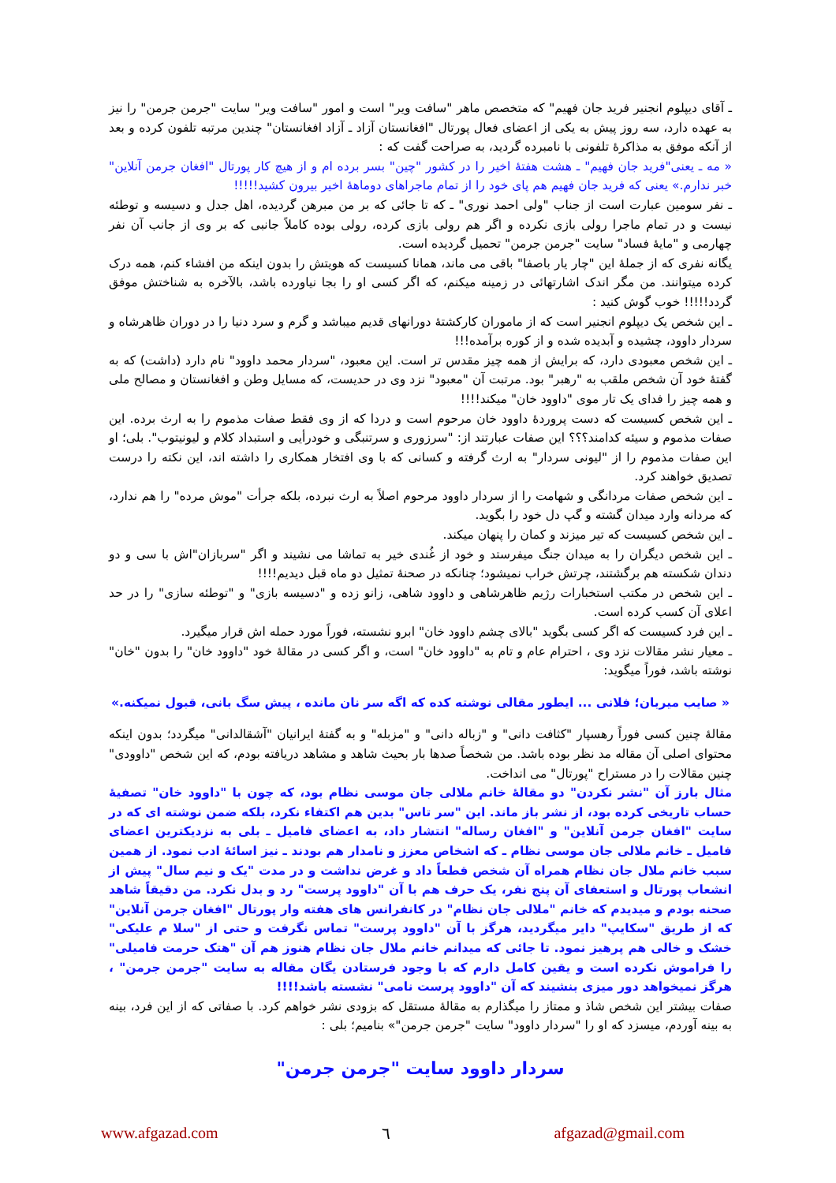ـ آقای دیپلوم انجنیر فرید جان فهیم" که متخصص ماهر "سافت ویر" است و امور "سافت ویر" سایت "جرمن جرمن" را نیز به عهده دارد، سه روز پیش به یکی از اعضای فعال پورتال "افغانستان آزاد ـ آزاد افغانستان" چندین مرتبه تلفون کرده و بعد از آنکه موفق به مذاکرۀ تلفونی با نامبرده گردید، به صراحت گفت که :
« مه ـ یعنی"فرید جان فهیم" ـ هشت هفتۀ اخیر را در کشور "چین" بسر برده ام و از هیچ کار پورتال "افغان جرمن آنلاین" خبر ندارم.» یعنی که فرید جان فهیم هم پای خود را از تمام ماجراهای دوماهۀ اخیر بیرون کشید!!!!!
ـ نفر سومین عبارت است از جناب "ولی احمد نوری" ـ که تا جائی که بر من مبرهن گردیده، اهل جدل و دسیسه و توطئه نیست و در تمام ماجرا رولی بازی نکرده و اگر هم رولی بازی کرده، رولی بوده کاملاً جانبی که بر وی از جانب آن نفر چهارمی و "مایۀ فساد" سایت "جرمن جرمن" تحمیل گردیده است.
یگانه نفری که از جملۀ این "چار یار باصفا" باقی می ماند، همانا کسیست که هویتش را بدون اینکه من افشاء کنم، همه درک کرده میتوانند. من مگر اندک اشارتهائی در زمینه میکنم، که اگر کسی او را بجا نیاورده باشد، بالآخره به شناختش موفق گردد!!!!! خوب گوش کنید :
ـ این شخص یک دیپلوم انجنیر است که از ماموران کارکشتۀ دورانهای قدیم میباشد و گرم و سرد دنیا را در دوران ظاهرشاه و سردار داوود، چشیده و آبدیده شده و از کوره برآمده!!!
ـ این شخص معبودی دارد، که برایش از همه چیز مقدس تر است. این معبود، "سردار محمد داوود" نام دارد (داشت) که به گفتۀ خود آن شخص ملقب به "رهبر" بود. مرتبت آن "معبود" نزد وی در حدیست، که مسایل وطن و افغانستان و مصالح ملی و همه چیز را فدای یک تار موی "داوود خان" میکند!!!!
ـ این شخص کسیست که دست پروردۀ داوود خان مرحوم است و دردا که از وی فقط صفات مذموم را به ارث برده. این صفات مذموم و سیئه کدامند؟؟؟ این صفات عبارتند از: "سرزوری و سرتنبگی و خودرأیی و استبداد کلام و لیونیتوب". بلی؛ او این صفات مذموم را از "لیونی سردار" به ارث گرفته و کسانی که با وی افتخار همکاری را داشته اند، این نکته را درست تصدیق خواهند کرد.
ـ این شخص صفات مردانگی و شهامت را از سردار داوود مرحوم اصلاً به ارث نبرده، بلکه جرأت "موش مرده" را هم ندارد، که مردانه وارد میدان گشته و گپ دل خود را بگوید.
ـ این شخص کسیست که تیر میزند و کمان را پنهان میکند.
ـ این شخص دیگران را به میدان جنگ میفرستد و خود از غُندی خیر به تماشا می نشیند و اگر "سربازان"اش با سی و دو دندان شکسته هم برگشتند، چرتش خراب نمیشود؛ چنانکه در صحنۀ تمثیل دو ماه قبل دیدیم!!!!
ـ این شخص در مکتب استخبارات رژیم ظاهرشاهی و داوود شاهی، زانو زده و "دسیسه بازی" و "توطئه سازی" را در حد اعلای آن کسب کرده است.
ـ این فرد کسیست که اگر کسی بگوید "بالای چشم داوود خان" ابرو نشسته، فوراً مورد حمله اش قرار میگیرد.
ـ معیار نشر مقالات نزد وی ، احترام عام و تام به "داوود خان" است، و اگر کسی در مقالۀ خود "داوود خان" را بدون "خان" نوشته باشد، فوراً میگوید:
« صایب میربان؛ فلانی ... ایطور مقالی نوشته کده که اگه سر نان مانده ، پیش سگ بانی، قبول نمیکنه.»
مقالۀ چنین کسی فوراً رهسپار "کثافت دانی" و "زباله دانی" و "مزبله" و به گفتۀ ایرانیان "آشقالدانی" میگردد؛ بدون اینکه محتوای اصلی آن مقاله مد نظر بوده باشد. من شخصاً صدها بار بحیث شاهد و مشاهد دریافته بودم، که این شخص "داوودی" چنین مقالات را در مستراح "پورتال" می انداخت.
مثال بارز آن "نشر نکردن" دو مقالۀ خانم ملالی جان موسی نظام بود، که چون با "داوود خان" تصفیۀ حساب تاریخی کرده بود، از نشر باز ماند. این "سر تاس" بدین هم اکتفاء نکرد، بلکه ضمن نوشته ای که در سایت "افغان جرمن آنلاین" و "افغان رساله" انتشار داد، به اعضای فامیل ـ بلی به نزدیکترین اعضای فامیل ـ خانم ملالی جان موسی نظام ـ که اشخاص معزز و نامدار هم بودند ـ نیز اسائۀ ادب نمود. از همین سبب خانم ملال جان نظام همراه آن شخص قطعاً داد و غرض نداشت و در مدت "یک و نیم سال" پیش از انشعاب پورتال و استعفای آن پنج نفر، یک حرف هم با آن "داوود پرست" رد و بدل نکرد. من دقیقاً شاهد صحنه بودم و میدیدم که خانم "ملالی جان نظام" در کانفرانس های هفته وار پورتال "افغان جرمن آنلاین" که از طریق "سکایپ" دایر میگردید، هرگز با آن "داوود پرست" تماس نگرفت و حتی از "سلا م علیکی" خشک و خالی هم پرهیز نمود. تا جائی که میدانم خانم ملال جان نظام هنوز هم آن "هتک حرمت فامیلی" را فراموش نکرده است و یقین کامل دارم که با وجود فرستادن یگان مقاله به سایت "جرمن جرمن" ، هرگز نمیخواهد دور میزی بنشیند که آن "داوود پرست نامی" نشسته باشد!!!!
صفات بیشتر این شخص شاذ و ممتاز را میگذارم به مقالۀ مستقل که بزودی نشر خواهم کرد. با صفاتی که از این فرد، بینه به بینه آوردم، میسزد که او را "سردار داوود" سایت "جرمن جرمن"» بنامیم؛ بلی :
سردار داوود سایت "جرمن جرمن"
www.afgazad.com ٦ afgazad@gmail.com